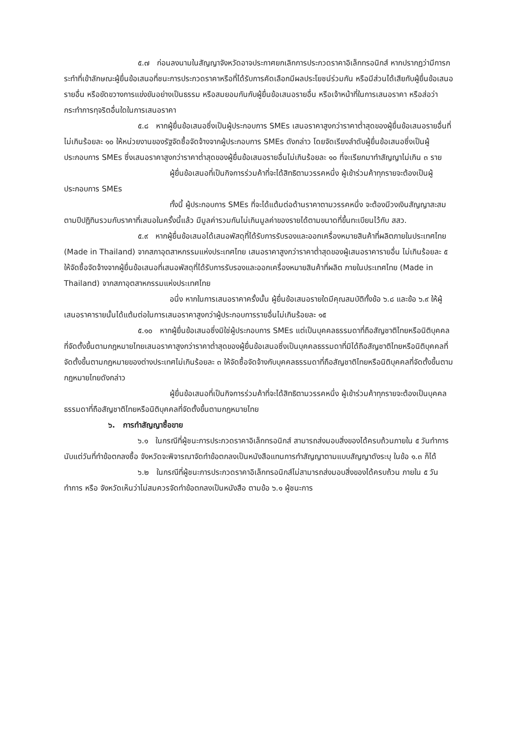๕.๗ ก่อนลงนามในสัญญาจังหวัดอาจประกาศยกเลิกการประกวดราคาอิเล็กทรอนิกส์ หากปรากฏว่ามีการกระทำที่เข้าลักษณะผู้ยื่นข้อเสนอที่ชนะการประกวดราคาหรือที่ได้รับการคัดเลือกมีผลประโยชน์ร่วมกัน หรือมีส่วนได้เสียกับผู้ยื่นข้อเสนอรายอื่น หรือขัดขวางการแข่งขันอย่างเป็นธรรม หรือสมยอมกันกับผู้ยื่นข้อเสนอรายอื่น หรือเจ้าหน้าที่ในการเสนอราคา หรือส่อว่ากระทำการทุจริตอื่นใดในการเสนอราคา
๕.๘ หากผู้ยื่นข้อเสนอซึ่งเป็นผู้ประกอบการ SMEs เสนอราคาสูงกว่าราคาต่ำสุดของผู้ยื่นข้อเสนอรายอื่นที่ไม่เกินร้อยละ ๑๐ ให้หน่วยงานของรัฐจัดซื้อจัดจ้างจากผู้ประกอบการ SMEs ดังกล่าว โดยจัดเรียงลำดับผู้ยื่นข้อเสนอซึ่งเป็นผู้ประกอบการ SMEs ซึ่งเสนอราคาสูงกว่าราคาต่ำสุดของผู้ยื่นข้อเสนอรายอื่นไม่เกินร้อยละ ๑๐ ที่จะเรียกมาทำสัญญาไม่เกิน ๓ ราย
ผู้ยื่นข้อเสนอที่เป็นกิจการร่วมค้าที่จะได้สิทธิตามวรรคหนึ่ง ผู้เข้าร่วมค้าทุกรายจะต้องเป็นผู้ประกอบการ SMEs
ทั้งนี้ ผู้ประกอบการ SMEs ที่จะได้แต้มต่อด้านราคาตามวรรคหนึ่ง จะต้องมีวงเงินสัญญาสะสมตามปีปฏิทินรวมกับราคาที่เสนอในครั้งนี้แล้ว มีมูลค่ารวมกันไม่เกินมูลค่าของรายได้ตามขนาดที่ขึ้นทะเบียนไว้กับ สสว.
๕.๙ หากผู้ยื่นข้อเสนอได้เสนอพัสดุที่ได้รับการรับรองและออกเครื่องหมายสินค้าที่ผลิตภายในประเทศไทย (Made in Thailand) จากสภาอุตสาหกรรมแห่งประเทศไทย เสนอราคาสูงกว่าราคาต่ำสุดของผู้เสนอราคารายอื่น ไม่เกินร้อยละ ๕ ให้จัดซื้อจัดจ้างจากผู้ยื่นข้อเสนอที่เสนอพัสดุที่ได้รับการรับรองและออกเครื่องหมายสินค้าที่ผลิต ภายในประเทศไทย (Made in Thailand) จากสภาอุตสาหกรรมแห่งประเทศไทย
อนึ่ง หากในการเสนอราคาครั้งนั้น ผู้ยื่นข้อเสนอรายใดมีคุณสมบัติทั้งข้อ ๖.๘ และข้อ ๖.๙ ให้ผู้เสนอราคารายนั้นได้แต้มต่อในการเสนอราคาสูงกว่าผู้ประกอบการรายอื่นไม่เกินร้อยละ ๑๕
๕.๑๐ หากผู้ยื่นข้อเสนอซึ่งมิใช่ผู้ประกอบการ SMEs แต่เป็นบุคคลธรรมดาที่ถือสัญชาติไทยหรือนิติบุคคลที่จัดตั้งขึ้นตามกฎหมายไทยเสนอราคาสูงกว่าราคาต่ำสุดของผู้ยื่นข้อเสนอซึ่งเป็นบุคคลธรรมดาที่มิได้ถือสัญชาติไทยหรือนิติบุคคลที่จัดตั้งขึ้นตามกฎหมายของต่างประเทศไม่เกินร้อยละ ๓ ให้จัดซื้อจัดจ้างกับบุคคลธรรมดาที่ถือสัญชาติไทยหรือนิติบุคคลที่จัดตั้งขึ้นตามกฎหมายไทยดังกล่าว
ผู้ยื่นข้อเสนอที่เป็นกิจการร่วมค้าที่จะได้สิทธิตามวรรคหนึ่ง ผู้เข้าร่วมค้าทุกรายจะต้องเป็นบุคคลธรรมดาที่ถือสัญชาติไทยหรือนิติบุคคลที่จัดตั้งขึ้นตามกฎหมายไทย
๖. การทำสัญญาซื้อขาย
๖.๑ ในกรณีที่ผู้ชนะการประกวดราคาอิเล็กทรอนิกส์ สามารถส่งมอบสิ่งของได้ครบถ้วนภายใน ๕ วันทำการ นับแต่วันที่ทำข้อตกลงซื้อ จังหวัดจะพิจารณาจัดทำข้อตกลงเป็นหนังสือแทนการทำสัญญาตามแบบสัญญาดังระบุ ในข้อ ๑.๓ ก็ได้
๖.๒ ในกรณีที่ผู้ชนะการประกวดราคาอิเล็กทรอนิกส์ไม่สามารถส่งมอบสิ่งของได้ครบถ้วน ภายใน ๕ วันทำการ หรือ จังหวัดเห็นว่าไม่สมควรจัดทำข้อตกลงเป็นหนังสือ ตามข้อ ๖.๑ ผู้ชนะการ